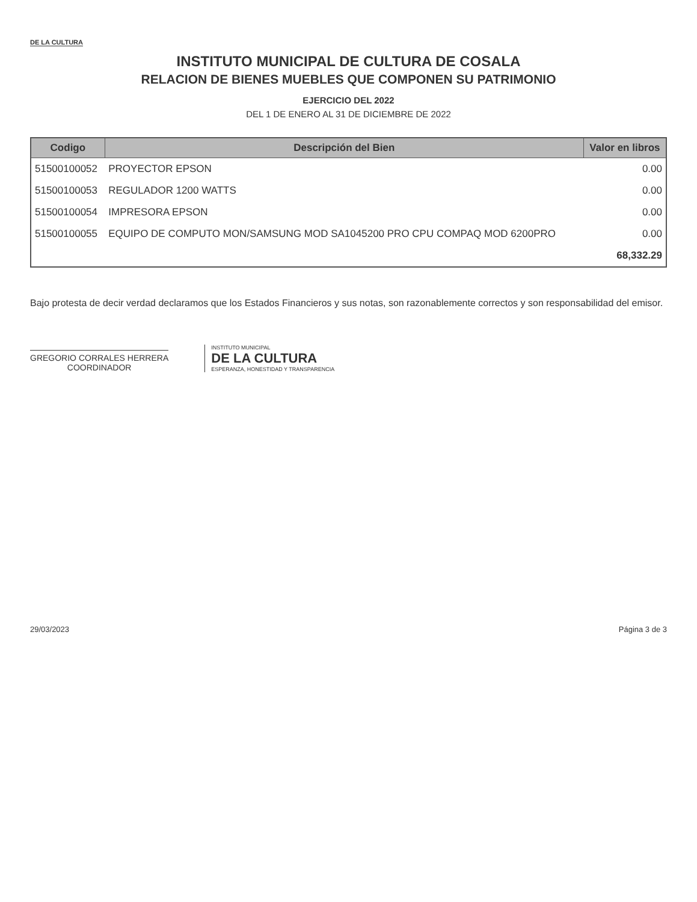DE LA CULTURA
INSTITUTO MUNICIPAL DE CULTURA DE COSALA
RELACION DE BIENES MUEBLES QUE COMPONEN SU PATRIMONIO
EJERCICIO DEL 2022
DEL 1 DE ENERO AL 31 DE DICIEMBRE DE 2022
| Codigo | Descripción del Bien | Valor en libros |
| --- | --- | --- |
| 51500100052 | PROYECTOR EPSON | 0.00 |
| 51500100053 | REGULADOR 1200 WATTS | 0.00 |
| 51500100054 | IMPRESORA EPSON | 0.00 |
| 51500100055 | EQUIPO DE COMPUTO MON/SAMSUNG MOD SA1045200 PRO CPU COMPAQ MOD 6200PRO | 0.00 |
| | | 68,332.29 |
Bajo protesta de decir verdad declaramos que los Estados Financieros y sus notas, son razonablemente correctos y son responsabilidad del emisor.
GREGORIO CORRALES HERRERA
COORDINADOR
INSTITUTO MUNICIPAL
DE LA CULTURA
ESPERANZA, HONESTIDAD Y TRANSPARENCIA
29/03/2023 Página 3 de 3